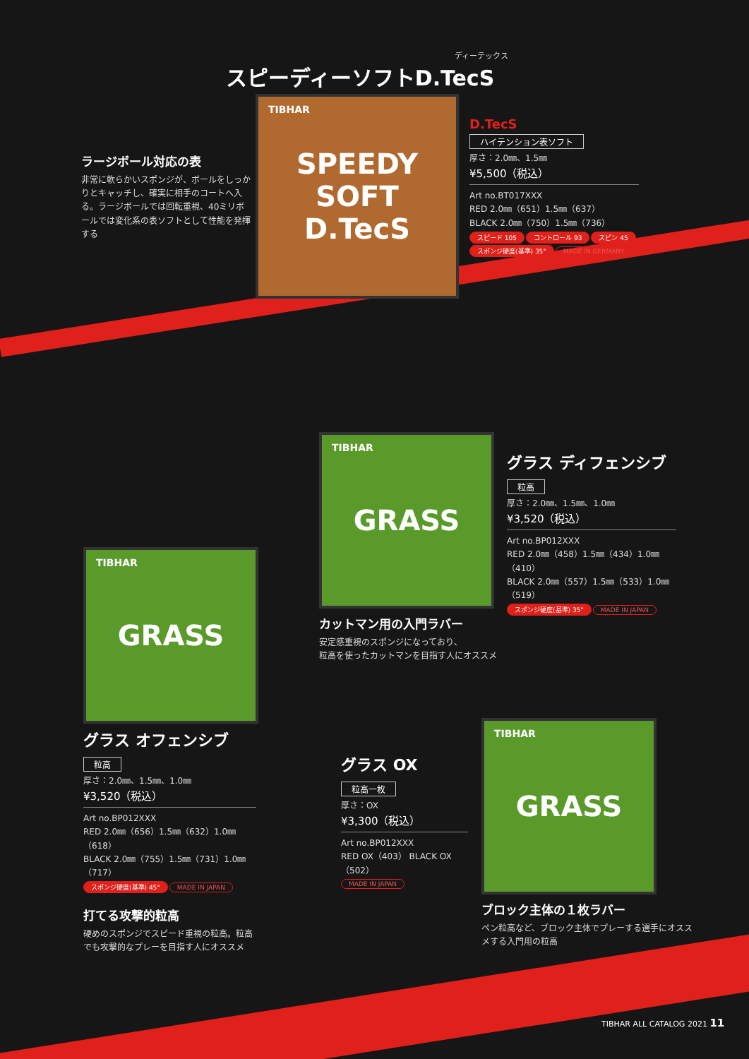ディーテックス
スピーディーソフトD.TecS
ラージボール対応の表
非常に軟らかいスポンジが、ボールをしっかりとキャッチし、確実に相手のコートへ入る。ラージボールでは回転重視、40ミリボールでは変化系の表ソフトとして性能を発揮する
TIBHAR SPEEDY SOFT
D.TecS
D.TecS
ハイテンション表ソフト
厚さ：2.0㎜、1.5㎜
¥5,500（税込）
Art no.BT017XXX
RED 2.0㎜（651）1.5㎜（637）
BLACK 2.0㎜（750）1.5㎜（736）
スピード 105 コントロール 93 スピン 45
スポンジ硬度(基準) 35° MADE IN GERMANY
TIBHAR GRASS
グラス ディフェンシブ
粒高
厚さ：2.0㎜、1.5㎜、1.0㎜
¥3,520（税込）
Art no.BP012XXX
RED 2.0㎜（458）1.5㎜（434）1.0㎜（410）
BLACK 2.0㎜（557）1.5㎜（533）1.0㎜（519）
スポンジ硬度(基準) 35° MADE IN JAPAN
カットマン用の入門ラバー
安定感重視のスポンジになっており、
粒高を使ったカットマンを目指す人にオススメ
TIBHAR GRASS
グラス オフェンシブ
粒高
厚さ：2.0㎜、1.5㎜、1.0㎜
¥3,520（税込）
Art no.BP012XXX
RED 2.0㎜（656）1.5㎜（632）1.0㎜（618）
BLACK 2.0㎜（755）1.5㎜（731）1.0㎜（717）
スポンジ硬度(基準) 45° MADE IN JAPAN
打てる攻撃的粒高
硬めのスポンジでスピード重視の粒高。粒高でも攻撃的なプレーを目指す人にオススメ
グラス OX
粒高一枚
厚さ：OX
¥3,300（税込）
Art no.BP012XXX
RED OX（403） BLACK OX（502）
MADE IN JAPAN
TIBHAR GRASS
ブロック主体の１枚ラバー
ペン粒高など、ブロック主体でプレーする選手にオススメする入門用の粒高
TIBHAR ALL CATALOG 2021 11